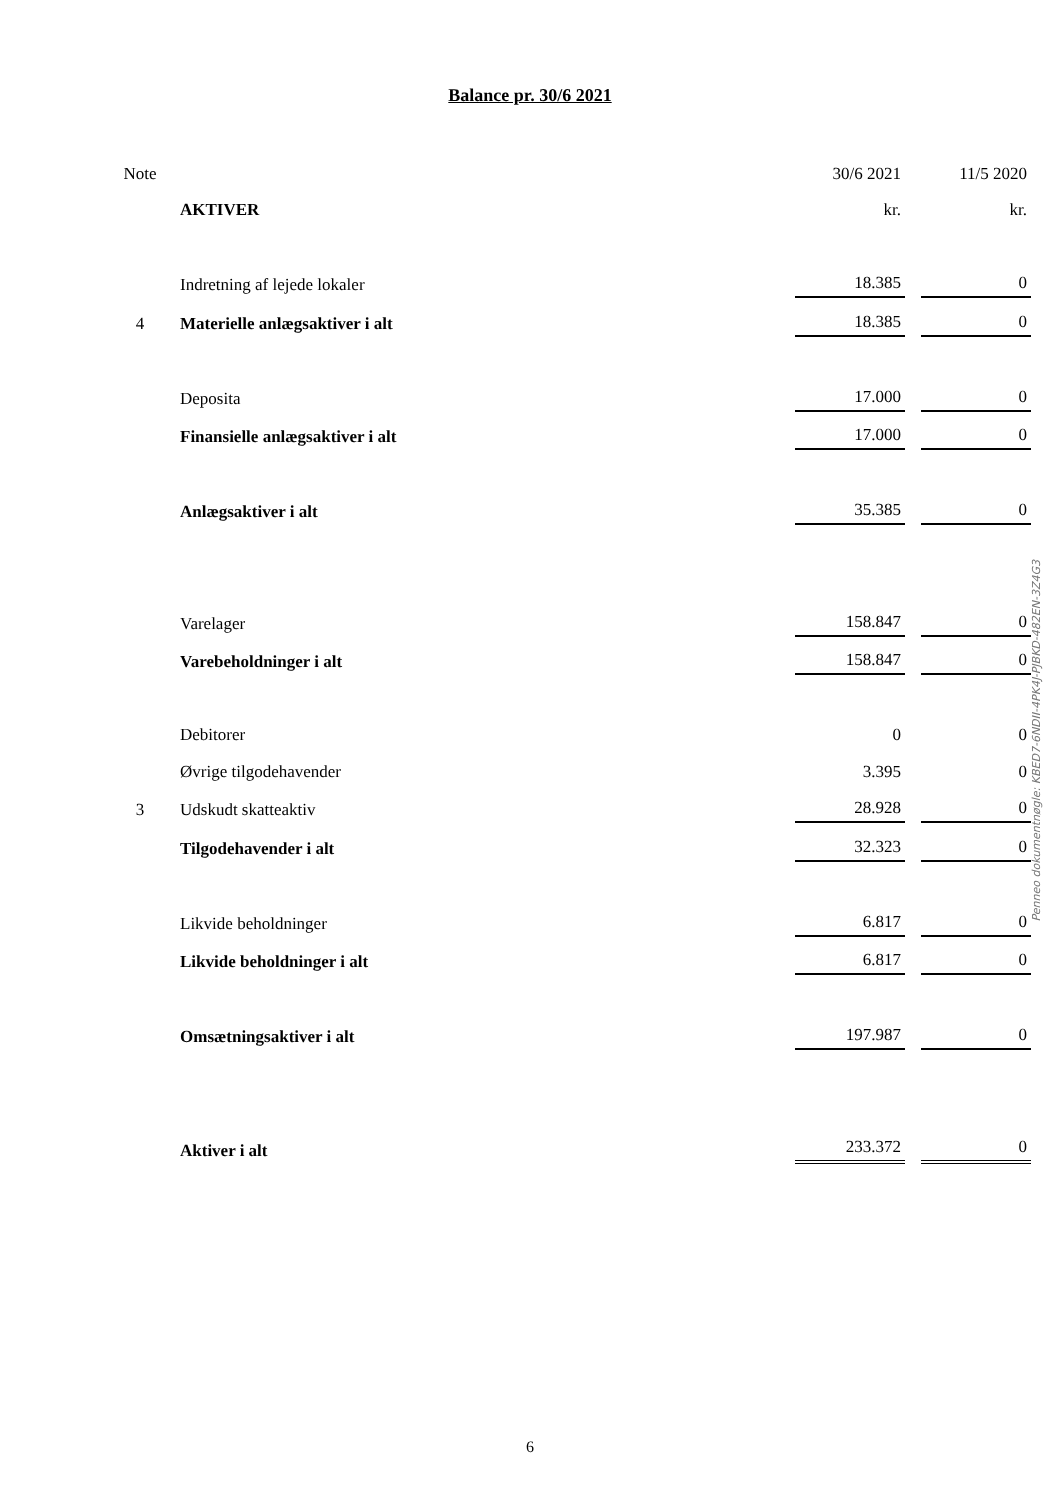Balance pr. 30/6 2021
| Note | | 30/6 2021 | | 11/5 2020 |
| --- | --- | --- | --- | --- |
| | AKTIVER | kr. | | kr. |
| | Indretning af lejede lokaler | 18.385 | | 0 |
| 4 | Materielle anlægsaktiver i alt | 18.385 | | 0 |
| | Deposita | 17.000 | | 0 |
| | Finansielle anlægsaktiver i alt | 17.000 | | 0 |
| | Anlægsaktiver i alt | 35.385 | | 0 |
| | Varelager | 158.847 | | 0 |
| | Varebeholdninger i alt | 158.847 | | 0 |
| | Debitorer | 0 | | 0 |
| | Øvrige tilgodehavender | 3.395 | | 0 |
| 3 | Udskudt skatteaktiv | 28.928 | | 0 |
| | Tilgodehavender i alt | 32.323 | | 0 |
| | Likvide beholdninger | 6.817 | | 0 |
| | Likvide beholdninger i alt | 6.817 | | 0 |
| | Omsætningsaktiver i alt | 197.987 | | 0 |
| | Aktiver i alt | 233.372 | | 0 |
Penneo dokumentnøgle: KBED7-6NDII-4PK4J-PJBKD-482EN-3Z4G3
6